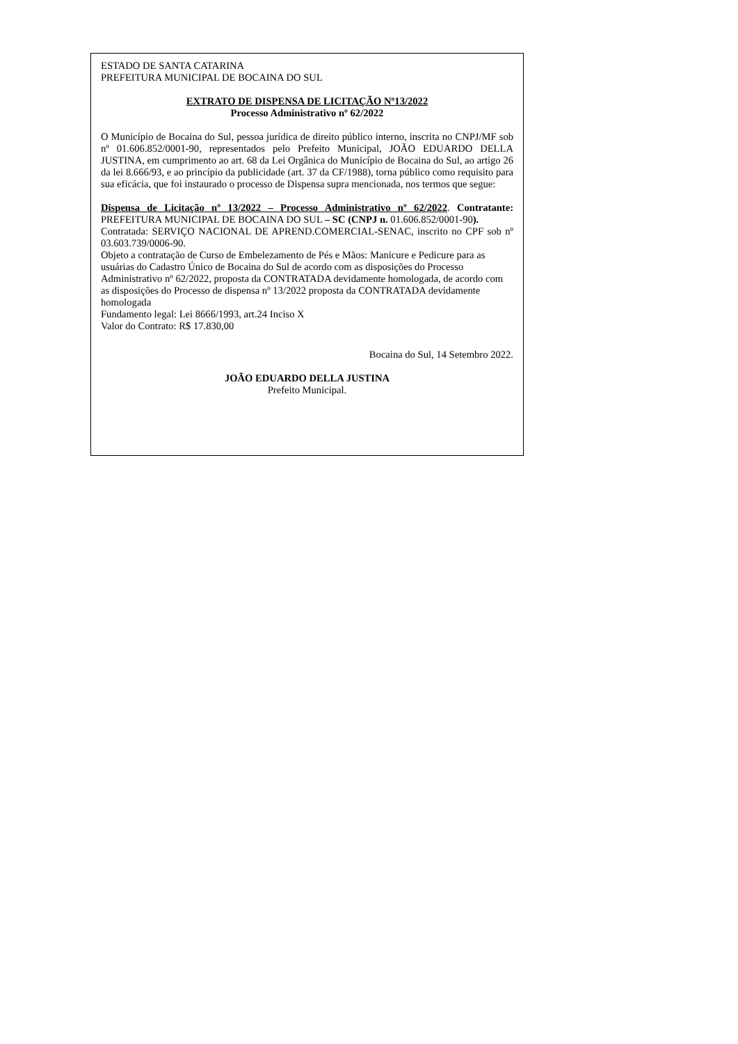ESTADO DE SANTA CATARINA
PREFEITURA MUNICIPAL DE BOCAINA DO SUL
EXTRATO DE DISPENSA DE LICITAÇÃO Nº13/2022
Processo Administrativo nº 62/2022
O Município de Bocaina do Sul, pessoa jurídica de direito público interno, inscrita no CNPJ/MF sob nº 01.606.852/0001-90, representados pelo Prefeito Municipal, JOÃO EDUARDO DELLA JUSTINA, em cumprimento ao art. 68 da Lei Orgânica do Município de Bocaina do Sul, ao artigo 26 da lei 8.666/93, e ao princípio da publicidade (art. 37 da CF/1988), torna público como requisito para sua eficácia, que foi instaurado o processo de Dispensa supra mencionada, nos termos que segue:
Dispensa de Licitação nº 13/2022 – Processo Administrativo nº 62/2022. Contratante: PREFEITURA MUNICIPAL DE BOCAINA DO SUL – SC (CNPJ n. 01.606.852/0001-90).
Contratada: SERVIÇO NACIONAL DE APREND.COMERCIAL-SENAC, inscrito no CPF sob nº 03.603.739/0006-90.
Objeto a contratação de Curso de Embelezamento de Pés e Mãos: Manicure e Pedicure para as usuárias do Cadastro Único de Bocaina do Sul de acordo com as disposições do Processo Administrativo nº 62/2022, proposta da CONTRATADA devidamente homologada, de acordo com as disposições do Processo de dispensa nº 13/2022 proposta da CONTRATADA devidamente homologada
Fundamento legal: Lei 8666/1993, art.24 Inciso X
Valor do Contrato: R$ 17.830,00
Bocaina do Sul, 14 Setembro 2022.
JOÃO EDUARDO DELLA JUSTINA
Prefeito Municipal.